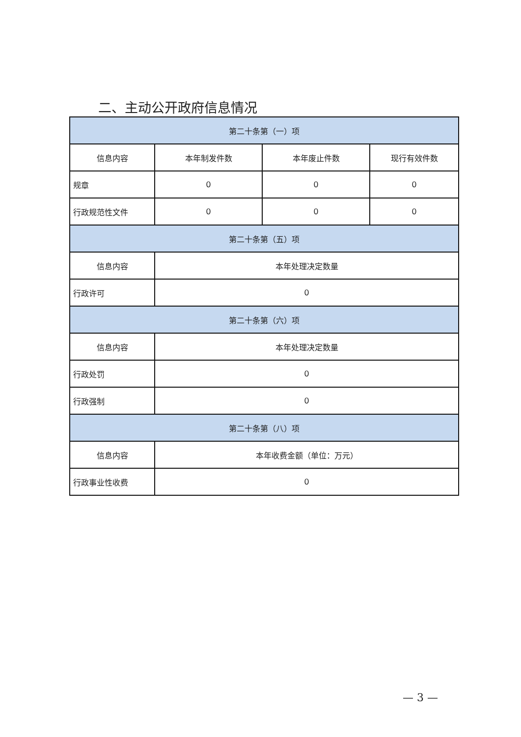二、主动公开政府信息情况
| 第二十条第（一）项 | | | |
| --- | --- | --- | --- |
| 信息内容 | 本年制发件数 | 本年废止件数 | 现行有效件数 |
| 规章 | 0 | 0 | 0 |
| 行政规范性文件 | 0 | 0 | 0 |
| 第二十条第（五）项 | | | |
| 信息内容 | 本年处理决定数量 | | |
| 行政许可 | 0 | | |
| 第二十条第（六）项 | | | |
| 信息内容 | 本年处理决定数量 | | |
| 行政处罚 | 0 | | |
| 行政强制 | 0 | | |
| 第二十条第（八）项 | | | |
| 信息内容 | 本年收费金额（单位：万元） | | |
| 行政事业性收费 | 0 | | |
— 3 —